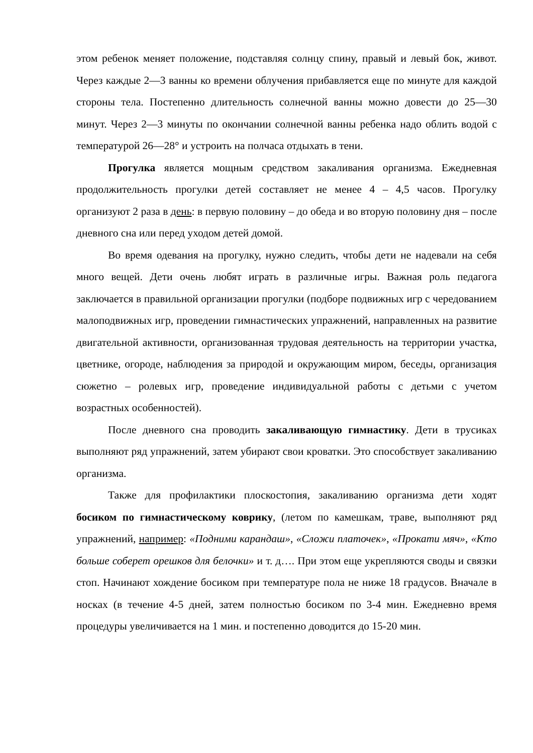этом ребенок меняет положение, подставляя солнцу спину, правый и левый бок, живот. Через каждые 2—3 ванны ко времени облучения прибавляется еще по минуте для каждой стороны тела. Постепенно длительность солнечной ванны можно довести до 25—30 минут. Через 2—3 минуты по окончании солнечной ванны ребенка надо облить водой с температурой 26—28° и устроить на полчаса отдыхать в тени.
Прогулка является мощным средством закаливания организма. Ежедневная продолжительность прогулки детей составляет не менее 4 – 4,5 часов. Прогулку организуют 2 раза в день: в первую половину – до обеда и во вторую половину дня – после дневного сна или перед уходом детей домой.
Во время одевания на прогулку, нужно следить, чтобы дети не надевали на себя много вещей. Дети очень любят играть в различные игры. Важная роль педагога заключается в правильной организации прогулки (подборе подвижных игр с чередованием малоподвижных игр, проведении гимнастических упражнений, направленных на развитие двигательной активности, организованная трудовая деятельность на территории участка, цветнике, огороде, наблюдения за природой и окружающим миром, беседы, организация сюжетно – ролевых игр, проведение индивидуальной работы с детьми с учетом возрастных особенностей).
После дневного сна проводить закаливающую гимнастику. Дети в трусиках выполняют ряд упражнений, затем убирают свои кроватки. Это способствует закаливанию организма.
Также для профилактики плоскостопия, закаливанию организма дети ходят босиком по гимнастическому коврику, (летом по камешкам, траве, выполняют ряд упражнений, например: «Подними карандаш», «Сложи платочек», «Прокати мяч», «Кто больше соберет орешков для белочки» и т. д…. При этом еще укрепляются своды и связки стоп. Начинают хождение босиком при температуре пола не ниже 18 градусов. Вначале в носках (в течение 4-5 дней, затем полностью босиком по 3-4 мин. Ежедневно время процедуры увеличивается на 1 мин. и постепенно доводится до 15-20 мин.